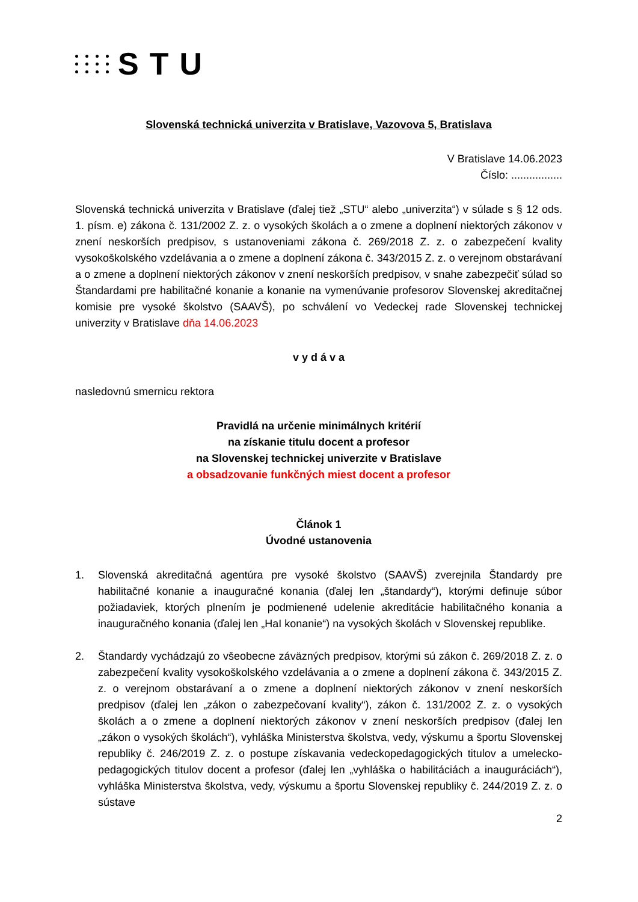STU
Slovenská technická univerzita v Bratislave, Vazovova 5, Bratislava
V Bratislave 14.06.2023
Číslo: .................
Slovenská technická univerzita v Bratislave (ďalej tiež „STU“ alebo „univerzita“) v súlade s § 12 ods. 1. písm. e) zákona č. 131/2002 Z. z. o vysokých školách a o zmene a doplnení niektorých zákonov v znení neskorších predpisov, s ustanoveniami zákona č. 269/2018 Z. z. o zabezpečení kvality vysokoškolského vzdelávania a o zmene a doplnení zákona č. 343/2015 Z. z. o verejnom obstarávaní a o zmene a doplnení niektorých zákonov v znení neskorších predpisov, v snahe zabezpečiť súlad so Štandardami pre habilitačné konanie a konanie na vymenúvanie profesorov Slovenskej akreditačnej komisie pre vysoké školstvo (SAAVŠ), po schválení vo Vedeckej rade Slovenskej technickej univerzity v Bratislave dňa 14.06.2023
v y d á v a
nasledovnú smernicu rektora
Pravidlá na určenie minimálnych kritérií
na získanie titulu docent a profesor
na Slovenskej technickej univerzite v Bratislave
a obsadzovanie funkčných miest docent a profesor
Článok 1
Úvodné ustanovenia
1. Slovenská akreditačná agentúra pre vysoké školstvo (SAAVŠ) zverejnila Štandardy pre habilitačné konanie a inauguračné konania (ďalej len „štandardy“), ktorými definuje súbor požiadaviek, ktorých plnením je podmienené udelenie akreditácie habilitačného konania a inauguračného konania (ďalej len „HaI konanie“) na vysokých školách v Slovenskej republike.
2. Štandardy vychádzajú zo všeobecne záväzných predpisov, ktorými sú zákon č. 269/2018 Z. z. o zabezpečení kvality vysokoškolského vzdelávania a o zmene a doplnení zákona č. 343/2015 Z. z. o verejnom obstarávaní a o zmene a doplnení niektorých zákonov v znení neskorších predpisov (ďalej len „zákon o zabezpečovaní kvality“), zákon č. 131/2002 Z. z. o vysokých školách a o zmene a doplnení niektorých zákonov v znení neskorších predpisov (ďalej len „zákon o vysokých školách“), vyhláška Ministerstva školstva, vedy, výskumu a športu Slovenskej republiky č. 246/2019 Z. z. o postupe získavania vedeckopedagogických titulov a umelecko-pedagogických titulov docent a profesor (ďalej len „vyhláška o habilitáciách a inauguráciách“), vyhláška Ministerstva školstva, vedy, výskumu a športu Slovenskej republiky č. 244/2019 Z. z. o sústave
2